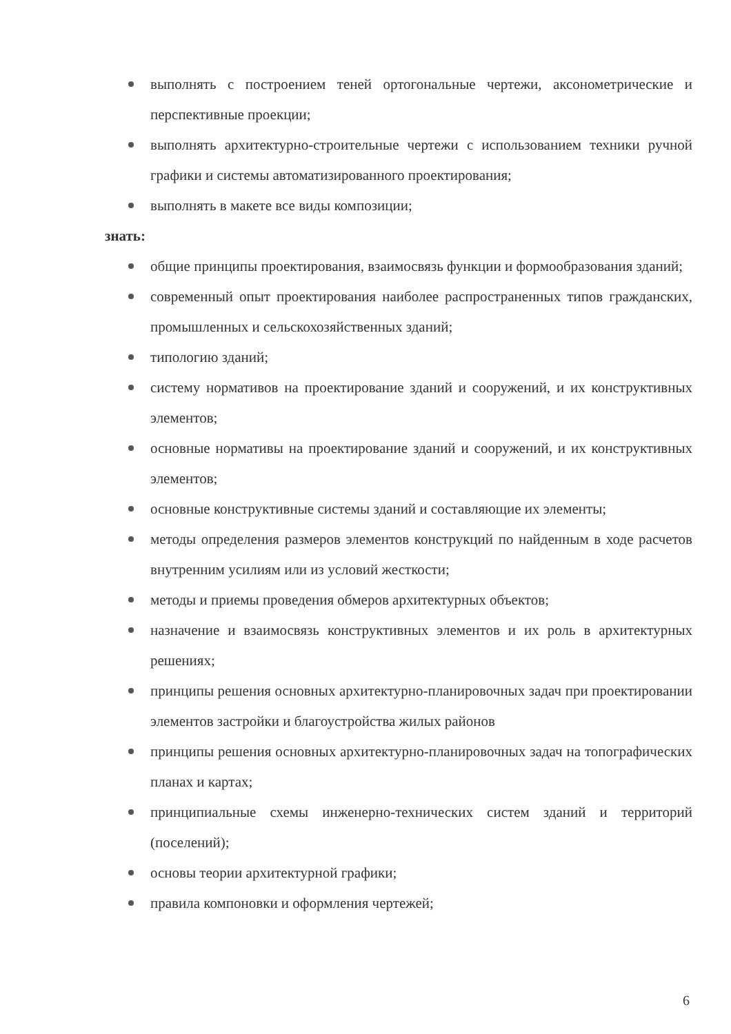выполнять с построением теней ортогональные чертежи, аксонометрические и перспективные проекции;
выполнять архитектурно-строительные чертежи с использованием техники ручной графики и системы автоматизированного проектирования;
выполнять в макете все виды композиции;
знать:
общие принципы проектирования, взаимосвязь функции и формообразования зданий;
современный опыт проектирования наиболее распространенных типов гражданских, промышленных и сельскохозяйственных зданий;
типологию зданий;
систему нормативов на проектирование зданий и сооружений, и их конструктивных элементов;
основные нормативы на проектирование зданий и сооружений, и их конструктивных элементов;
основные конструктивные системы зданий и составляющие их элементы;
методы определения размеров элементов конструкций по найденным в ходе расчетов внутренним усилиям или из условий жесткости;
методы и приемы проведения обмеров архитектурных объектов;
назначение и взаимосвязь конструктивных элементов и их роль в архитектурных решениях;
принципы решения основных архитектурно-планировочных задач при проектировании элементов застройки и благоустройства жилых районов
принципы решения основных архитектурно-планировочных задач на топографических планах и картах;
принципиальные схемы инженерно-технических систем зданий и территорий (поселений);
основы теории архитектурной графики;
правила компоновки и оформления чертежей;
6